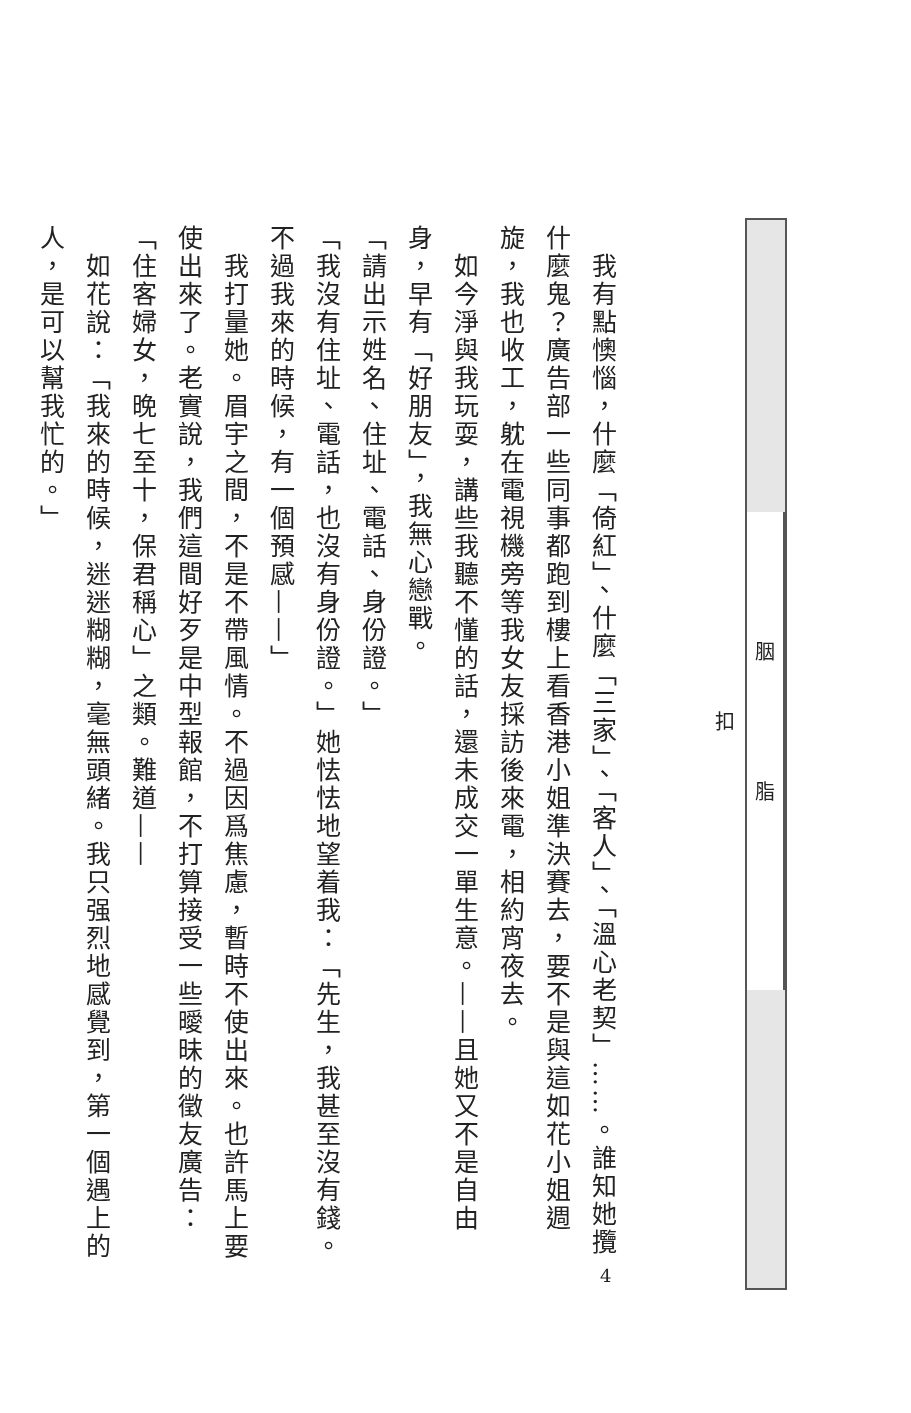我有點懊惱，什麼「倚紅」、什麼「三家」、「客人」、「溫心老契」……。誰知她攬什麼鬼？廣告部一些同事都跑到樓上看香港小姐準決賽去，要不是與這如花小姐週旋，我也收工，躭在電視機旁等我女友採訪後來電，相約宵夜去。
　如今淨與我玩耍，講些我聽不懂的話，還未成交一單生意。——且她又不是自由身，早有「好朋友」，我無心戀戰。
「請出示姓名、住址、電話、身份證。」
「我沒有住址、電話，也沒有身份證。」她怯怯地望着我：「先生，我甚至沒有錢。不過我來的時候，有一個預感——」
　我打量她。眉宇之間，不是不帶風情。不過因爲焦慮，暫時不使出來。也許馬上要使出來了。老實說，我們這間好歹是中型報館，不打算接受一些曖昧的徵友廣告：「住客婦女，晚七至十，保君稱心」之類。難道——
　如花說：「我來的時候，迷迷糊糊，毫無頭緒。我只强烈地感覺到，第一個遇上的人，是可以幫我忙的。」
胭脂扣
4